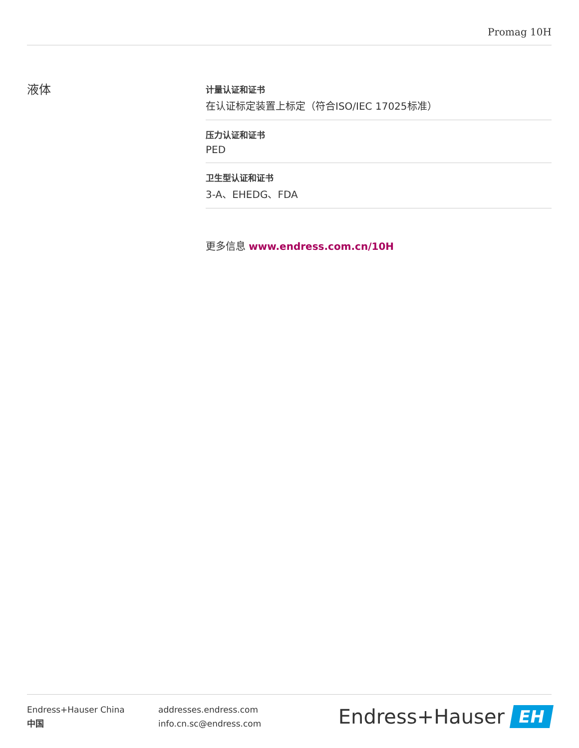Promag 10H
液体
计量认证和证书
在认证标定装置上标定（符合ISO/IEC 17025标准）
压力认证和证书
PED
卫生型认证和证书
3-A、EHEDG、FDA
更多信息 www.endress.com.cn/10H
Endress+Hauser China
中国
addresses.endress.com
info.cn.sc@endress.com
Endress+Hauser
EH